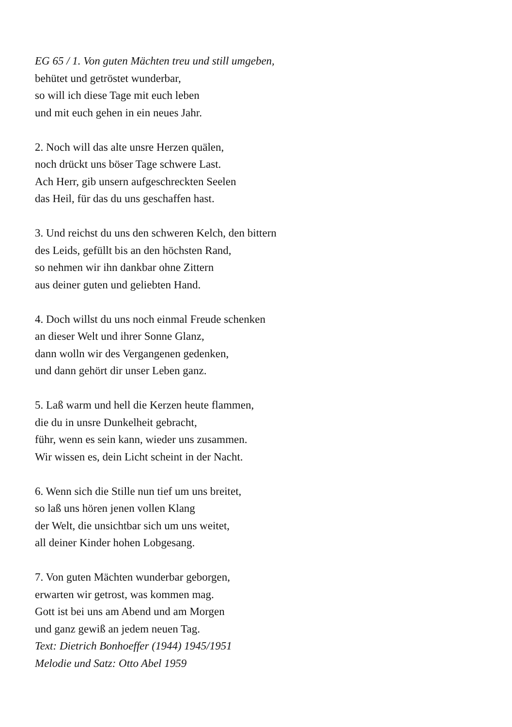EG 65 / 1. Von guten Mächten treu und still umgeben,
behütet und getröstet wunderbar,
so will ich diese Tage mit euch leben
und mit euch gehen in ein neues Jahr.
2. Noch will das alte unsre Herzen quälen,
noch drückt uns böser Tage schwere Last.
Ach Herr, gib unsern aufgeschreckten Seelen
das Heil, für das du uns geschaffen hast.
3. Und reichst du uns den schweren Kelch, den bittern
des Leids, gefüllt bis an den höchsten Rand,
so nehmen wir ihn dankbar ohne Zittern
aus deiner guten und geliebten Hand.
4. Doch willst du uns noch einmal Freude schenken
an dieser Welt und ihrer Sonne Glanz,
dann wolln wir des Vergangenen gedenken,
und dann gehört dir unser Leben ganz.
5. Laß warm und hell die Kerzen heute flammen,
die du in unsre Dunkelheit gebracht,
führ, wenn es sein kann, wieder uns zusammen.
Wir wissen es, dein Licht scheint in der Nacht.
6. Wenn sich die Stille nun tief um uns breitet,
so laß uns hören jenen vollen Klang
der Welt, die unsichtbar sich um uns weitet,
all deiner Kinder hohen Lobgesang.
7. Von guten Mächten wunderbar geborgen,
erwarten wir getrost, was kommen mag.
Gott ist bei uns am Abend und am Morgen
und ganz gewiß an jedem neuen Tag.
Text: Dietrich Bonhoeffer (1944) 1945/1951
Melodie und Satz: Otto Abel 1959